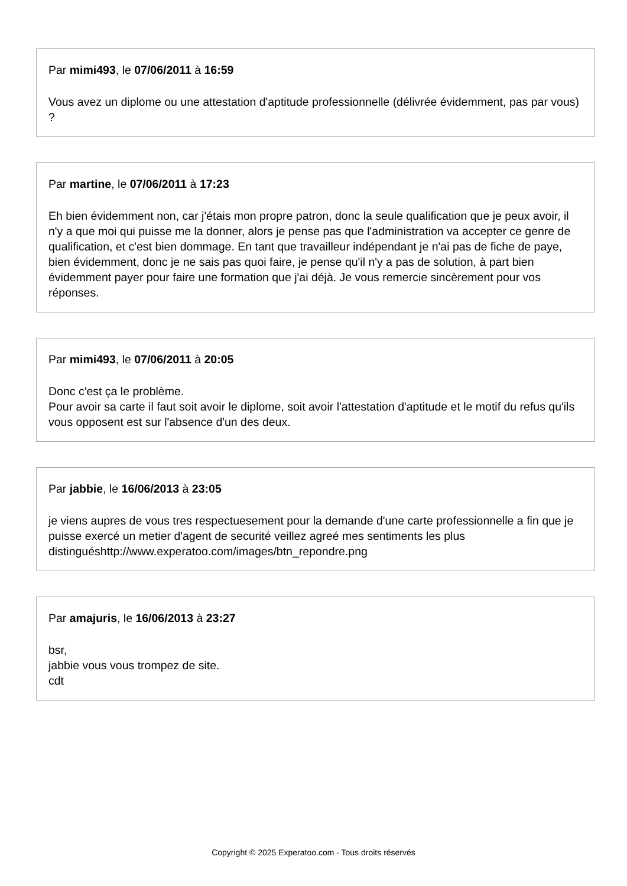Par mimi493, le 07/06/2011 à 16:59
Vous avez un diplome ou une attestation d'aptitude professionnelle (délivrée évidemment, pas par vous) ?
Par martine, le 07/06/2011 à 17:23
Eh bien évidemment non, car j'étais mon propre patron, donc la seule qualification que je peux avoir, il n'y a que moi qui puisse me la donner, alors je pense pas que l'administration va accepter ce genre de qualification, et c'est bien dommage. En tant que travailleur indépendant je n'ai pas de fiche de paye, bien évidemment, donc je ne sais pas quoi faire, je pense qu'il n'y a pas de solution, à part bien évidemment payer pour faire une formation que j'ai déjà. Je vous remercie sincèrement pour vos réponses.
Par mimi493, le 07/06/2011 à 20:05
Donc c'est ça le problème.
Pour avoir sa carte il faut soit avoir le diplome, soit avoir l'attestation d'aptitude et le motif du refus qu'ils vous opposent est sur l'absence d'un des deux.
Par jabbie, le 16/06/2013 à 23:05
je viens aupres de vous tres respectuesement pour la demande d'une carte professionnelle a fin que je puisse exercé un metier d'agent de securité veillez agreé mes sentiments les plus distinguéshttp://www.experatoo.com/images/btn_repondre.png
Par amajuris, le 16/06/2013 à 23:27
bsr,
jabbie vous vous trompez de site.
cdt
Copyright © 2025 Experatoo.com - Tous droits réservés